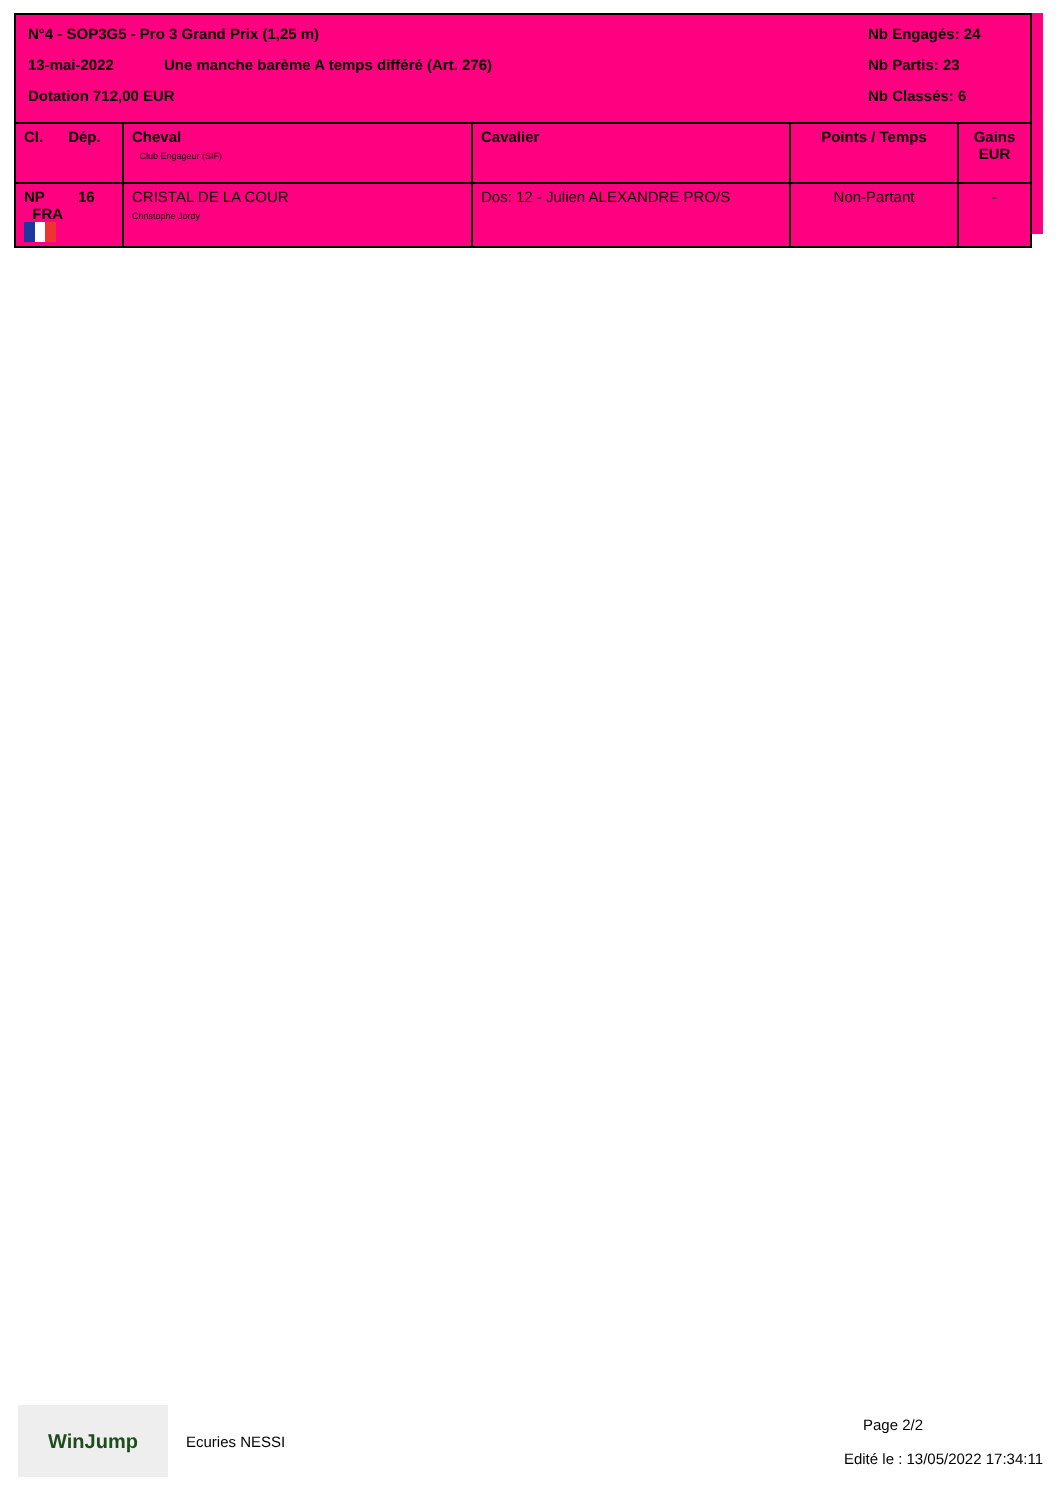N°4 - SOP3G5 - Pro 3 Grand Prix (1,25 m)
13-mai-2022 Une manche barème A temps différé (Art. 276)
Dotation 712,00 EUR
Nb Engagés: 24
Nb Partis: 23
Nb Classés: 6
| Cl. Dép. | Cheval Club Engageur (SIF) | Cavalier | Points / Temps | Gains EUR |
| --- | --- | --- | --- | --- |
| NP 16 FRA | CRISTAL DE LA COUR Christophe Jordy | Dos: 12 - Julien ALEXANDRE PRO/S | Non-Partant | - |
WinJump
Ecuries NESSI
Page 2/2
Edité le : 13/05/2022 17:34:11